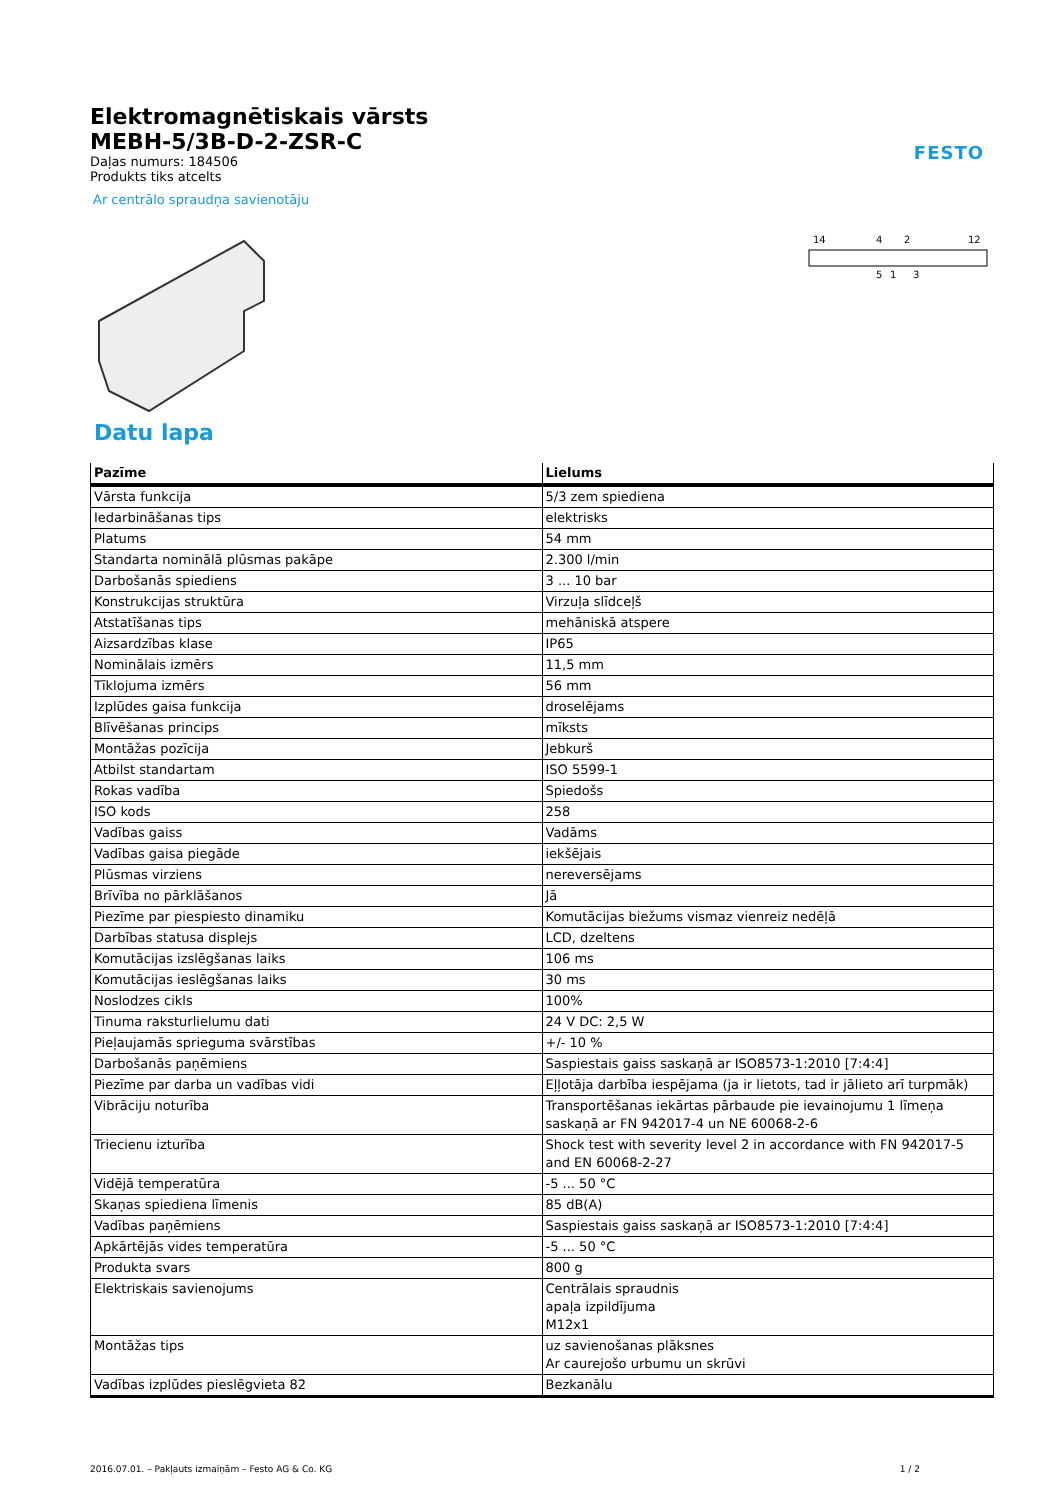FESTO
Elektromagnētiskais vārsts
MEBH-5/3B-D-2-ZSR-C
Daļas numurs: 184506
Produkts tiks atcelts
Ar centrālo spraudņa savienotāju
14
4
2
12
5
1
3
Datu lapa
| Pazīme | Lielums |
| --- | --- |
| Vārsta funkcija | 5/3 zem spiediena |
| Iedarbināšanas tips | elektrisks |
| Platums | 54 mm |
| Standarta nominālā plūsmas pakāpe | 2.300 l/min |
| Darbošanās spiediens | 3 ... 10 bar |
| Konstrukcijas struktūra | Virzuļa slīdceļš |
| Atstatīšanas tips | mehāniskā atspere |
| Aizsardzības klase | IP65 |
| Nominālais izmērs | 11,5 mm |
| Tīklojuma izmērs | 56 mm |
| Izplūdes gaisa funkcija | droselējams |
| Blīvēšanas princips | mīksts |
| Montāžas pozīcija | Jebkurš |
| Atbilst standartam | ISO 5599-1 |
| Rokas vadība | Spiedošs |
| ISO kods | 258 |
| Vadības gaiss | Vadāms |
| Vadības gaisa piegāde | iekšējais |
| Plūsmas virziens | nereversējams |
| Brīvība no pārklāšanos | Jā |
| Piezīme par piespiesto dinamiku | Komutācijas biežums vismaz vienreiz nedēļā |
| Darbības statusa displejs | LCD, dzeltens |
| Komutācijas izslēgšanas laiks | 106 ms |
| Komutācijas ieslēgšanas laiks | 30 ms |
| Noslodzes cikls | 100% |
| Tinuma raksturlielumu dati | 24 V DC: 2,5 W |
| Pieļaujamās sprieguma svārstības | +/- 10 % |
| Darbošanās paņēmiens | Saspiestais gaiss saskaņā ar ISO8573-1:2010 [7:4:4] |
| Piezīme par darba un vadības vidi | Eļļotāja darbība iespējama (ja ir lietots, tad ir jālieto arī turpmāk) |
| Vibrāciju noturība | Transportēšanas iekārtas pārbaude pie ievainojumu 1 līmeņa saskaņā ar FN 942017-4 un NE 60068-2-6 |
| Triecienu izturība | Shock test with severity level 2 in accordance with FN 942017-5 and EN 60068-2-27 |
| Vidējā temperatūra | -5 ... 50 °C |
| Skaņas spiediena līmenis | 85 dB(A) |
| Vadības paņēmiens | Saspiestais gaiss saskaņā ar ISO8573-1:2010 [7:4:4] |
| Apkārtējās vides temperatūra | -5 ... 50 °C |
| Produkta svars | 800 g |
| Elektriskais savienojums | Centrālais spraudnis apaļa izpildījuma M12x1 |
| Montāžas tips | uz savienošanas plāksnes Ar caurejošo urbumu un skrūvi |
| Vadības izplūdes pieslēgvieta 82 | Bezkanālu |
2016.07.01. – Pakļauts izmaiņām – Festo AG & Co. KG 1 / 2